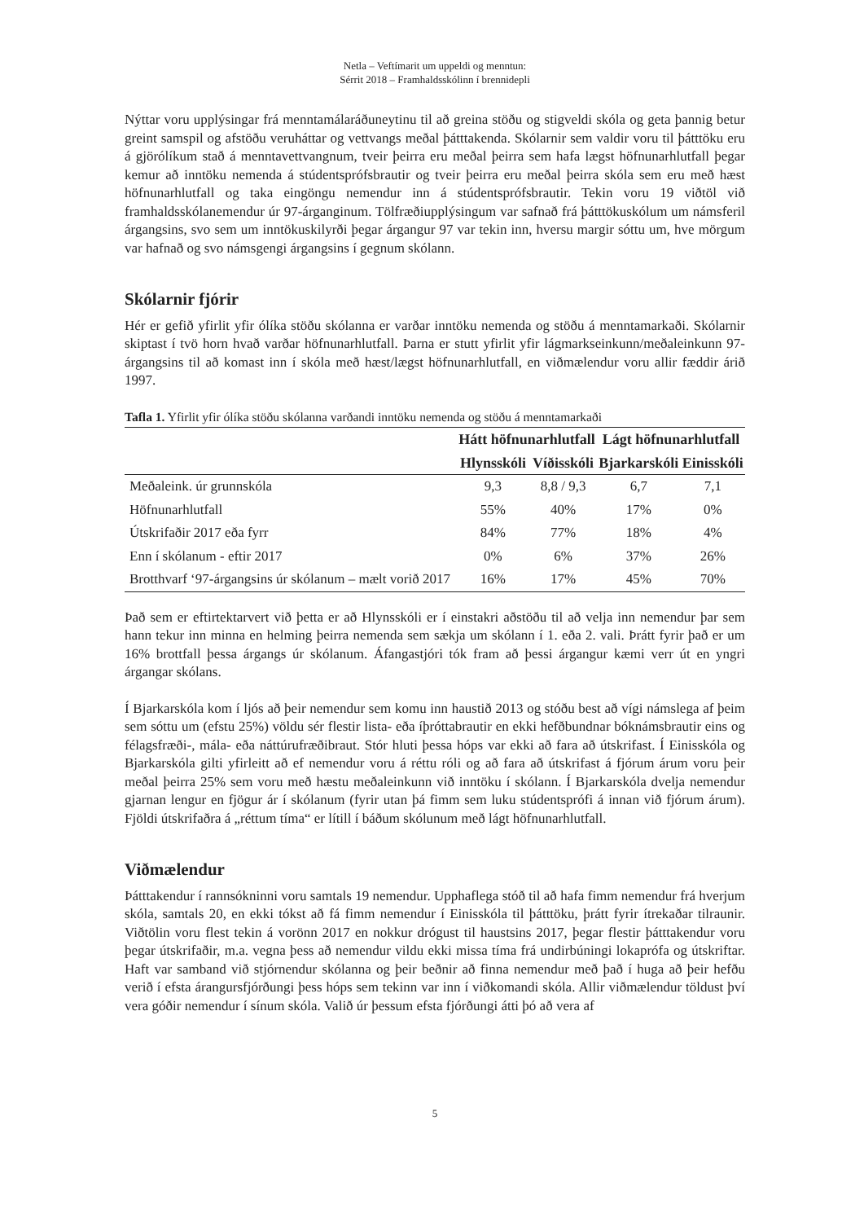Netla – Veftímarit um uppeldi og menntun:
Sérrit 2018 – Framhaldsskólinn í brennidepli
Nýttar voru upplýsingar frá menntamálaráðuneytinu til að greina stöðu og stigveldi skóla og geta þannig betur greint samspil og afstöðu veruháttar og vettvangs meðal þátttakenda. Skólarnir sem valdir voru til þátttöku eru á gjörólíkum stað á menntavettvangnum, tveir þeirra eru meðal þeirra sem hafa lægst höfnunarhlutfall þegar kemur að inntöku nemenda á stúdentsprófsbrautir og tveir þeirra eru meðal þeirra skóla sem eru með hæst höfnunarhlutfall og taka eingöngu nemendur inn á stúdentsprófsbrautir. Tekin voru 19 viðtöl við framhaldsskólanemendur úr 97-árganginum. Tölfræðiupplýsingum var safnað frá þátttökuskólum um námsferil árgangsins, svo sem um inntökuskilyrði þegar árgangur 97 var tekin inn, hversu margir sóttu um, hve mörgum var hafnað og svo námsgengi árgangsins í gegnum skólann.
Skólarnir fjórir
Hér er gefið yfirlit yfir ólíka stöðu skólanna er varðar inntöku nemenda og stöðu á menntamarkaði. Skólarnir skiptast í tvö horn hvað varðar höfnunarhlutfall. Þarna er stutt yfirlit yfir lágmarkseinkunn/meðaleinkunn 97-árgangsins til að komast inn í skóla með hæst/lægst höfnunarhlutfall, en viðmælendur voru allir fæddir árið 1997.
Tafla 1. Yfirlit yfir ólíka stöðu skólanna varðandi inntöku nemenda og stöðu á menntamarkaði
| | Hátt höfnunarhlutfall | | Lágt höfnunarhlutfall | |
| --- | --- | --- | --- | --- |
| | Hlynsskóli | Víðisskóli | Bjarkarskóli | Einisskóli |
| Meðaleink. úr grunnskóla | 9,3 | 8,8 / 9,3 | 6,7 | 7,1 |
| Höfnunarhlutfall | 55% | 40% | 17% | 0% |
| Útskrifaðir 2017 eða fyrr | 84% | 77% | 18% | 4% |
| Enn í skólanum - eftir 2017 | 0% | 6% | 37% | 26% |
| Brotthvarf ‘97-árgangsins úr skólanum – mælt vorið 2017 | 16% | 17% | 45% | 70% |
Það sem er eftirtektarvert við þetta er að Hlynsskóli er í einstakri aðstöðu til að velja inn nemendur þar sem hann tekur inn minna en helming þeirra nemenda sem sækja um skólann í 1. eða 2. vali. Þrátt fyrir það er um 16% brottfall þessa árgangs úr skólanum. Áfangastjóri tók fram að þessi árgangur kæmi verr út en yngri árgangar skólans.
Í Bjarkarskóla kom í ljós að þeir nemendur sem komu inn haustið 2013 og stóðu best að vígi námslega af þeim sem sóttu um (efstu 25%) völdu sér flestir lista- eða íþróttabrautir en ekki hefðbundnar bóknámsbrautir eins og félagsfræði-, mála- eða náttúrufræðibraut. Stór hluti þessa hóps var ekki að fara að útskrifast. Í Einisskóla og Bjarkarskóla gilti yfirleitt að ef nemendur voru á réttu róli og að fara að útskrifast á fjórum árum voru þeir meðal þeirra 25% sem voru með hæstu meðaleinkunn við inntöku í skólann. Í Bjarkarskóla dvelja nemendur gjarnan lengur en fjögur ár í skólanum (fyrir utan þá fimm sem luku stúdentsprófi á innan við fjórum árum). Fjöldi útskrifaðra á „réttum tíma“ er lítill í báðum skólunum með lágt höfnunarhlutfall.
Viðmælendur
Þátttakendur í rannsókninni voru samtals 19 nemendur. Upphaflega stóð til að hafa fimm nemendur frá hverjum skóla, samtals 20, en ekki tókst að fá fimm nemendur í Einisskóla til þátttöku, þrátt fyrir ítrekaðar tilraunir. Viðtölin voru flest tekin á vorönn 2017 en nokkur drógust til haustsins 2017, þegar flestir þátttakendur voru þegar útskrifaðir, m.a. vegna þess að nemendur vildu ekki missa tíma frá undirbúningi lokaprófa og útskriftar. Haft var samband við stjórnendur skólanna og þeir beðnir að finna nemendur með það í huga að þeir hefðu verið í efsta árangursfjórðungi þess hóps sem tekinn var inn í viðkomandi skóla. Allir viðmælendur töldust því vera góðir nemendur í sínum skóla. Valið úr þessum efsta fjórðungi átti þó að vera af
5